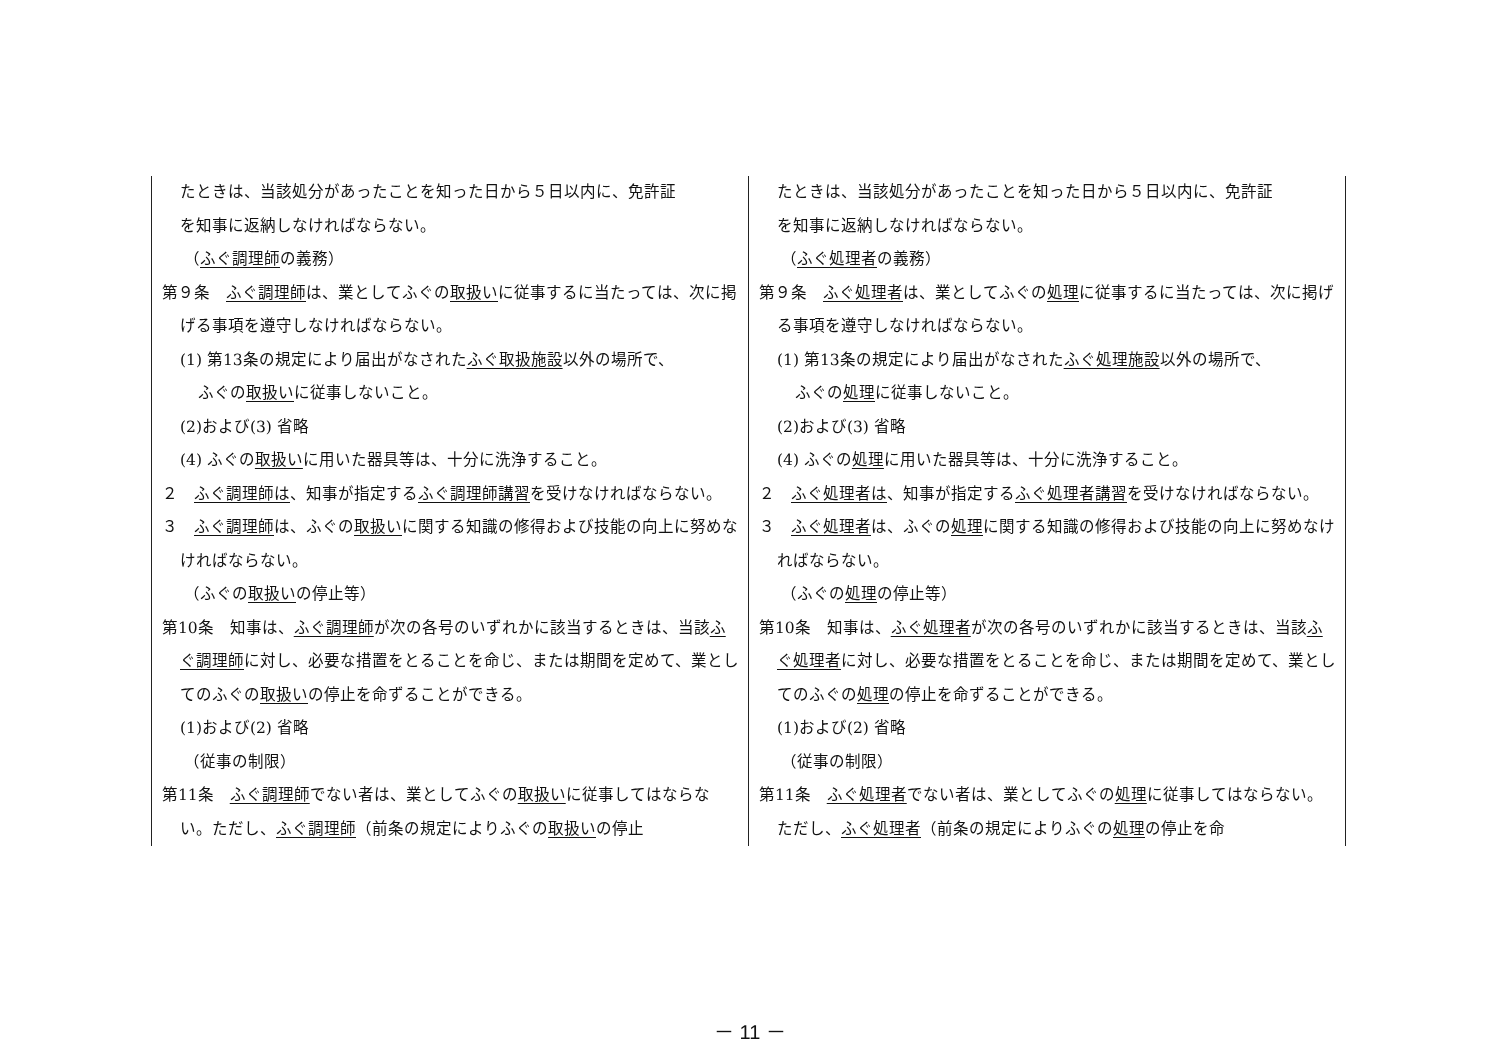| たときは、当該処分があったことを知った日から５日以内に、免許証 を知事に返納しなければならない。 （ ふぐ調理師 の義務） 第９条 ふぐ調理師 は、業としてふぐの 取扱い に従事するに当たっては、次に掲げる事項を遵守しなければならない。 (1) 第13条の規定により届出がなされた ふぐ取扱施設 以外の場所で、 ふぐの 取扱い に従事しないこと。 (2)および(3) 省略 (4) ふぐの 取扱い に用いた器具等は、十分に洗浄すること。 ２ ふぐ調理師は 、知事が指定する ふぐ調理師講習 を受けなければならない。 ３ ふぐ調理師 は、ふぐの 取扱い に関する知識の修得および技能の向上に努めなければならない。 （ふぐの 取扱い の停止等） 第10条 知事は、 ふぐ調理師 が次の各号のいずれかに該当するときは、当該 ふぐ調理師 に対し、必要な措置をとることを命じ、または期間を定めて、業としてのふぐの 取扱い の停止を命ずることができる。 (1)および(2) 省略 （従事の制限） 第11条 ふぐ調理師 でない者は、業としてふぐの 取扱い に従事してはならない。ただし、 ふぐ調理師 （前条の規定によりふぐの 取扱い の停止 | たときは、当該処分があったことを知った日から５日以内に、免許証 を知事に返納しなければならない。 （ ふぐ処理者 の義務） 第９条 ふぐ処理者 は、業としてふぐの 処理 に従事するに当たっては、次に掲げる事項を遵守しなければならない。 (1) 第13条の規定により届出がなされた ふぐ処理施設 以外の場所で、 ふぐの 処理 に従事しないこと。 (2)および(3) 省略 (4) ふぐの 処理 に用いた器具等は、十分に洗浄すること。 ２ ふぐ処理者は 、知事が指定する ふぐ処理者講習 を受けなければならない。 ３ ふぐ処理者 は、ふぐの 処理 に関する知識の修得および技能の向上に努めなければならない。 （ふぐの 処理 の停止等） 第10条 知事は、 ふぐ処理者 が次の各号のいずれかに該当するときは、当該 ふぐ処理者 に対し、必要な措置をとることを命じ、または期間を定めて、業としてのふぐの 処理 の停止を命ずることができる。 (1)および(2) 省略 （従事の制限） 第11条 ふぐ処理者 でない者は、業としてふぐの 処理 に従事してはならない。ただし、 ふぐ処理者 （前条の規定によりふぐの 処理 の停止を命 |
－ 11 －